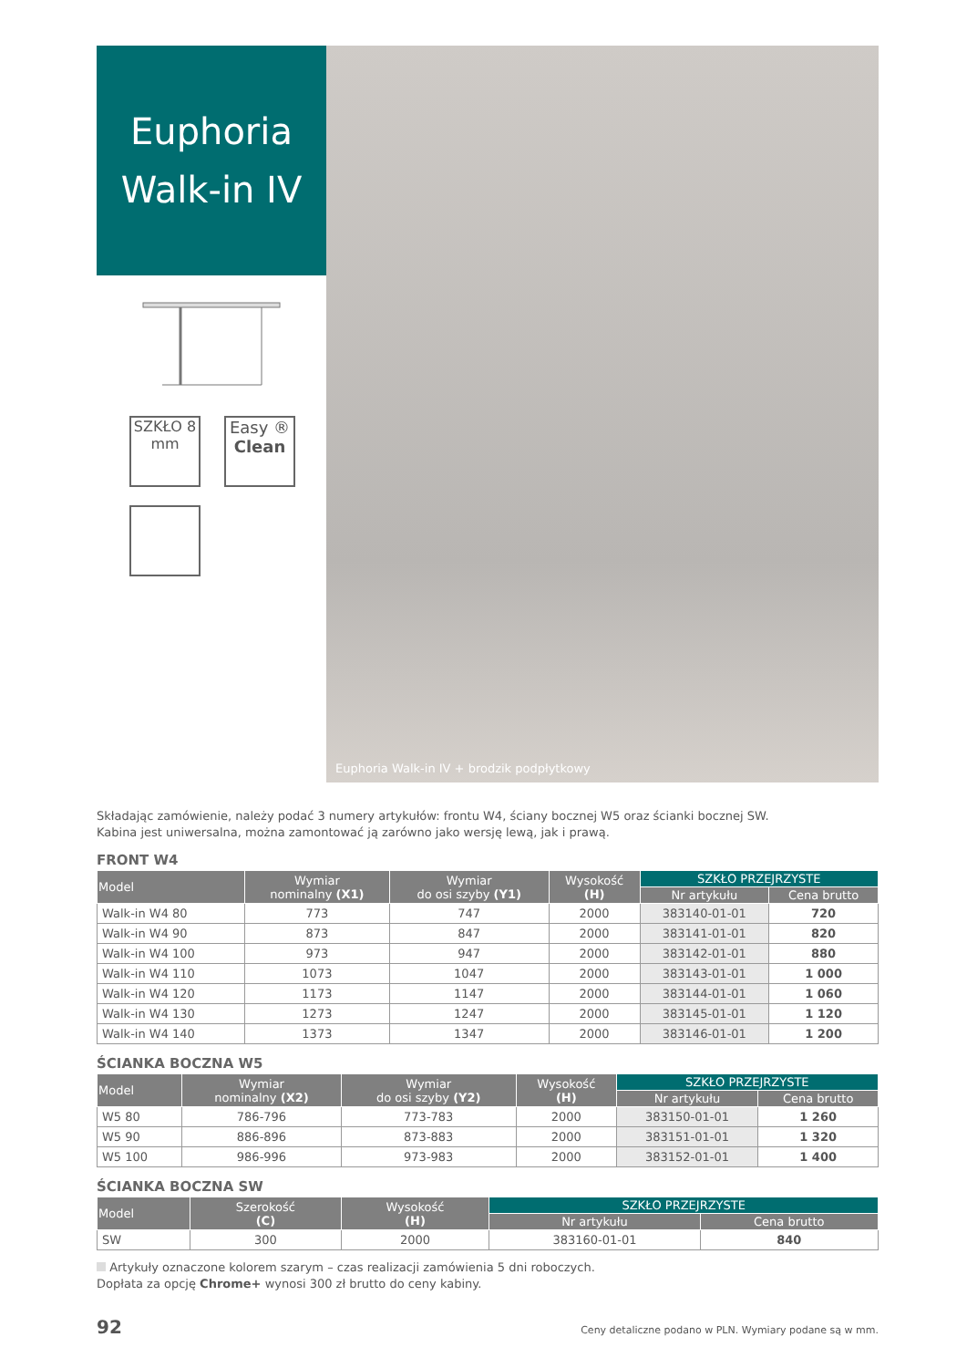Euphoria
Walk-in IV
SZKŁO 8
mm
Easy ®
Clean
Euphoria Walk-in IV + brodzik podpłytkowy
Składając zamówienie, należy podać 3 numery artykułów: frontu W4, ściany bocznej W5 oraz ścianki bocznej SW.
Kabina jest uniwersalna, można zamontować ją zarówno jako wersję lewą, jak i prawą.
FRONT W4
| Model | Wymiar nominalny (X1) | Wymiar do osi szyby (Y1) | Wysokość (H) | SZKŁO PRZEJRZYSTE | |
| --- | --- | --- | --- | --- | --- |
| | | | | Nr artykułu | Cena brutto |
| Walk-in W4 80 | 773 | 747 | 2000 | 383140-01-01 | 720 |
| Walk-in W4 90 | 873 | 847 | 2000 | 383141-01-01 | 820 |
| Walk-in W4 100 | 973 | 947 | 2000 | 383142-01-01 | 880 |
| Walk-in W4 110 | 1073 | 1047 | 2000 | 383143-01-01 | 1 000 |
| Walk-in W4 120 | 1173 | 1147 | 2000 | 383144-01-01 | 1 060 |
| Walk-in W4 130 | 1273 | 1247 | 2000 | 383145-01-01 | 1 120 |
| Walk-in W4 140 | 1373 | 1347 | 2000 | 383146-01-01 | 1 200 |
ŚCIANKA BOCZNA W5
| Model | Wymiar nominalny (X2) | Wymiar do osi szyby (Y2) | Wysokość (H) | SZKŁO PRZEJRZYSTE | |
| --- | --- | --- | --- | --- | --- |
| | | | | Nr artykułu | Cena brutto |
| W5 80 | 786-796 | 773-783 | 2000 | 383150-01-01 | 1 260 |
| W5 90 | 886-896 | 873-883 | 2000 | 383151-01-01 | 1 320 |
| W5 100 | 986-996 | 973-983 | 2000 | 383152-01-01 | 1 400 |
ŚCIANKA BOCZNA SW
| Model | Szerokość (C) | Wysokość (H) | SZKŁO PRZEJRZYSTE | |
| --- | --- | --- | --- | --- |
| | | | Nr artykułu | Cena brutto |
| SW | 300 | 2000 | 383160-01-01 | 840 |
Artykuły oznaczone kolorem szarym – czas realizacji zamówienia 5 dni roboczych.
Dopłata za opcję Chrome+ wynosi 300 zł brutto do ceny kabiny.
92 Ceny detaliczne podano w PLN. Wymiary podane są w mm.